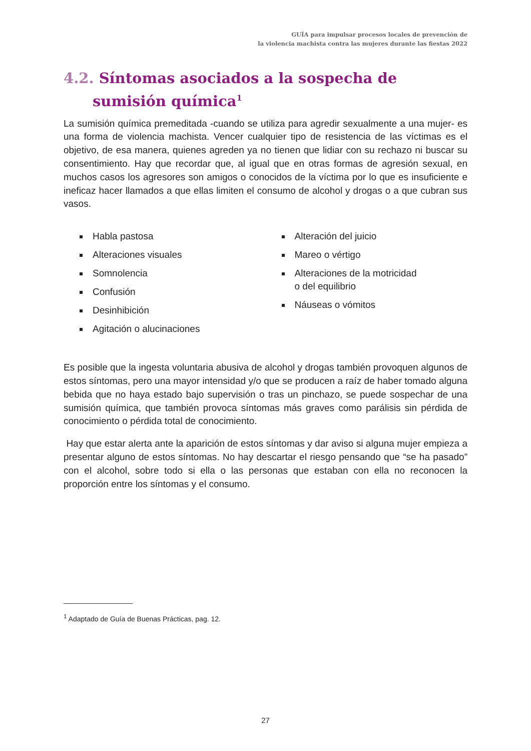GUÍA para impulsar procesos locales de prevención de
la violencia machista contra las mujeres durante las fiestas 2022
4.2. Síntomas asociados a la sospecha de sumisión química<sup>1</sup>
La sumisión química premeditada -cuando se utiliza para agredir sexualmente a una mujer- es una forma de violencia machista. Vencer cualquier tipo de resistencia de las víctimas es el objetivo, de esa manera, quienes agreden ya no tienen que lidiar con su rechazo ni buscar su consentimiento. Hay que recordar que, al igual que en otras formas de agresión sexual, en muchos casos los agresores son amigos o conocidos de la víctima por lo que es insuficiente e ineficaz hacer llamados a que ellas limiten el consumo de alcohol y drogas o a que cubran sus vasos.
Habla pastosa
Alteraciones visuales
Somnolencia
Confusión
Desinhibición
Agitación o alucinaciones
Alteración del juicio
Mareo o vértigo
Alteraciones de la motricidad
o del equilibrio
Náuseas o vómitos
Es posible que la ingesta voluntaria abusiva de alcohol y drogas también provoquen algunos de estos síntomas, pero una mayor intensidad y/o que se producen a raíz de haber tomado alguna bebida que no haya estado bajo supervisión o tras un pinchazo, se puede sospechar de una sumisión química, que también provoca síntomas más graves como parálisis sin pérdida de conocimiento o pérdida total de conocimiento.
Hay que estar alerta ante la aparición de estos síntomas y dar aviso si alguna mujer empieza a presentar alguno de estos síntomas. No hay descartar el riesgo pensando que “se ha pasado” con el alcohol, sobre todo si ella o las personas que estaban con ella no reconocen la proporción entre los síntomas y el consumo.
<sup>1</sup> Adaptado de Guía de Buenas Prácticas, pag. 12.
27